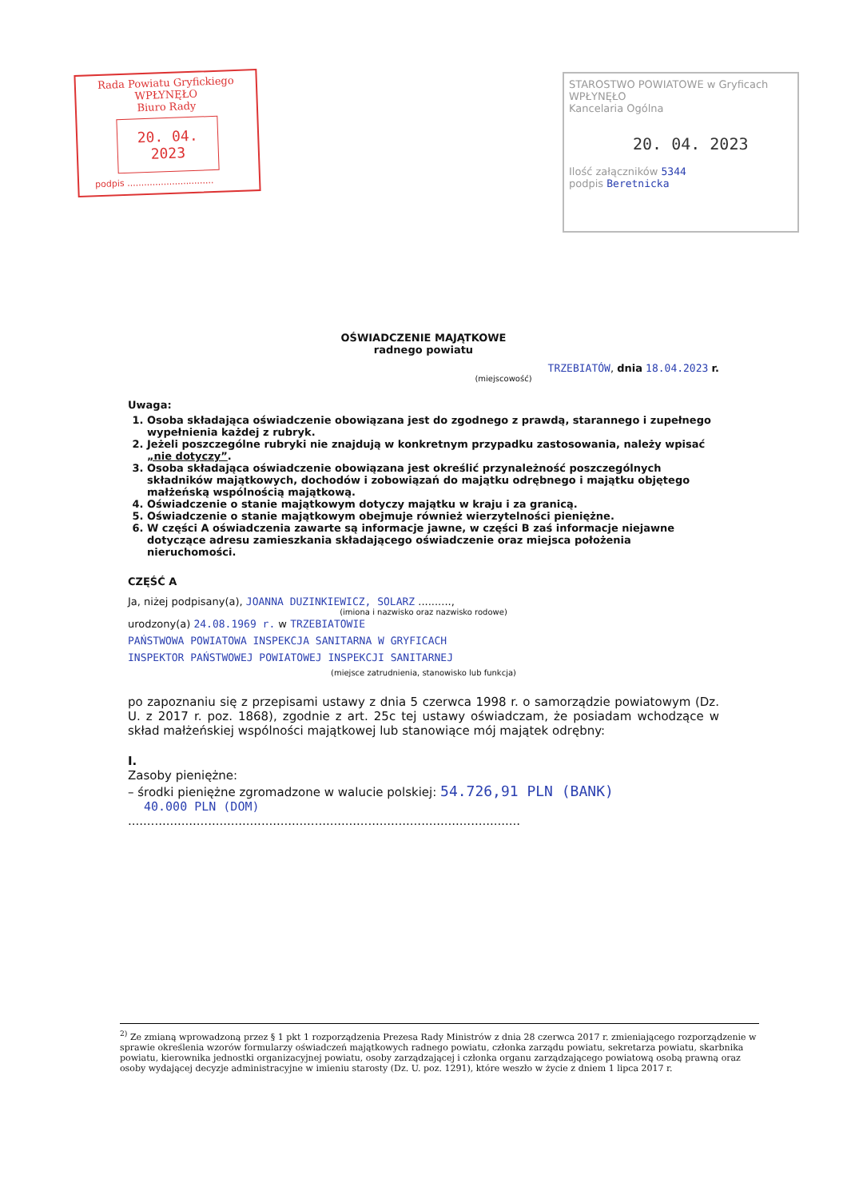Rada Powiatu Gryfickiego
WPŁYNĘŁO
Biuro Rady
20. 04. 2023
podpis ...............................
STAROSTWO POWIATOWE w Gryficach
WPŁYNĘŁO
Kancelaria Ogólna
20. 04. 2023
Ilość załączników 5344
podpis Beretnicka
OŚWIADCZENIE MAJĄTKOWE
radnego powiatu
TRZEBIATÓW, dnia 18.04.2023 r.
(miejscowość)
Uwaga:
1. Osoba składająca oświadczenie obowiązana jest do zgodnego z prawdą, starannego i zupełnego wypełnienia każdej z rubryk.
2. Jeżeli poszczególne rubryki nie znajdują w konkretnym przypadku zastosowania, należy wpisać „nie dotyczy”.
3. Osoba składająca oświadczenie obowiązana jest określić przynależność poszczególnych składników majątkowych, dochodów i zobowiązań do majątku odrębnego i majątku objętego małżeńską wspólnością majątkową.
4. Oświadczenie o stanie majątkowym dotyczy majątku w kraju i za granicą.
5. Oświadczenie o stanie majątkowym obejmuje również wierzytelności pieniężne.
6. W części A oświadczenia zawarte są informacje jawne, w części B zaś informacje niejawne dotyczące adresu zamieszkania składającego oświadczenie oraz miejsca położenia nieruchomości.
CZĘŚĆ A
Ja, niżej podpisany(a), JOANNA DUZINKIEWICZ, SOLARZ ..........,
(imiona i nazwisko oraz nazwisko rodowe)
urodzony(a) 24.08.1969 r. w TRZEBIATOWIE
PAŃSTWOWA POWIATOWA INSPEKCJA SANITARNA W GRYFICACH
INSPEKTOR PAŃSTWOWEJ POWIATOWEJ INSPEKCJI SANITARNEJ
(miejsce zatrudnienia, stanowisko lub funkcja)
po zapoznaniu się z przepisami ustawy z dnia 5 czerwca 1998 r. o samorządzie powiatowym (Dz. U. z 2017 r. poz. 1868), zgodnie z art. 25c tej ustawy oświadczam, że posiadam wchodzące w skład małżeńskiej wspólności majątkowej lub stanowiące mój majątek odrębny:
I.
Zasoby pieniężne:
– środki pieniężne zgromadzone w walucie polskiej: 54.726,91 PLN (BANK)
40.000 PLN (DOM)
.......................................................................................................
<sup>2)</sup> Ze zmianą wprowadzoną przez § 1 pkt 1 rozporządzenia Prezesa Rady Ministrów z dnia 28 czerwca 2017 r. zmieniającego rozporządzenie w sprawie określenia wzorów formularzy oświadczeń majątkowych radnego powiatu, członka zarządu powiatu, sekretarza powiatu, skarbnika powiatu, kierownika jednostki organizacyjnej powiatu, osoby zarządzającej i członka organu zarządzającego powiatową osobą prawną oraz osoby wydającej decyzje administracyjne w imieniu starosty (Dz. U. poz. 1291), które weszło w życie z dniem 1 lipca 2017 r.